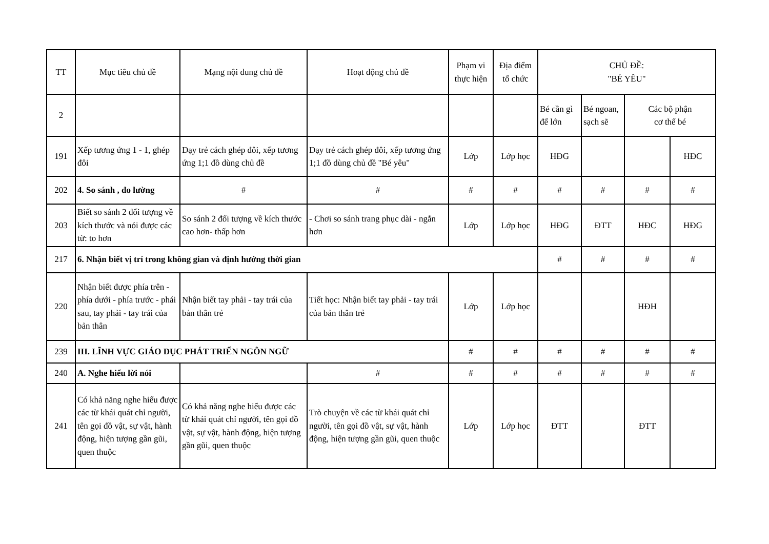| TT | Mục tiêu chủ đề | Mạng nội dung chủ đề | Hoạt động chủ đề | Phạm vi thực hiện | Địa điểm tổ chức | CHỦ ĐỀ: "BÉ YÊU" | | | |
| --- | --- | --- | --- | --- | --- | --- | --- | --- | --- |
| 2 | | | | | | Bé cần gì để lớn | Bé ngoan, sạch sẽ | Các bộ phận cơ thể bé | |
| 191 | Xếp tương ứng 1 - 1, ghép đôi | Dạy trẻ cách ghép đôi, xếp tương ứng 1;1 đồ dùng chủ đề | Dạy trẻ cách ghép đôi, xếp tương ứng 1;1 đồ dùng chủ đề "Bé yêu" | Lớp | Lớp học | HĐG | | | HĐC |
| 202 | 4. So sánh , đo lường | # | # | # | # | # | # | # | # |
| 203 | Biết so sánh 2 đối tượng về kích thước và nói được các từ: to hơn | So sánh 2 đối tượng về kích thước cao hơn- thấp hơn | - Chơi so sánh trang phục dài - ngắn hơn | Lớp | Lớp học | HĐG | ĐTT | HĐC | HĐG |
| 217 | 6. Nhận biết vị trí trong không gian và định hướng thời gian | | | | | # | # | # | # |
| 220 | Nhận biết được phía trên - phía dưới - phía trước - phái sau, tay phải - tay trái của bản thân | Nhận biết tay phải - tay trái của bản thân trẻ | Tiết học: Nhận biết tay phải - tay trái của bản thân trẻ | Lớp | Lớp học | | | HĐH | |
| 239 | III. LĨNH VỰC GIÁO DỤC PHÁT TRIỂN NGÔN NGỮ | | | # | # | # | # | # | # |
| 240 | A. Nghe hiểu lời nói | | # | # | # | # | # | # | # |
| 241 | Có khả năng nghe hiểu được các từ khái quát chỉ người, tên gọi đồ vật, sự vật, hành động, hiện tượng gần gũi, quen thuộc | Có khả năng nghe hiểu được các từ khái quát chỉ người, tên gọi đồ vật, sự vật, hành động, hiện tượng gần gũi, quen thuộc | Trò chuyện về các từ khái quát chỉ người, tên gọi đồ vật, sự vật, hành động, hiện tượng gần gũi, quen thuộc | Lớp | Lớp học | ĐTT | | ĐTT | |